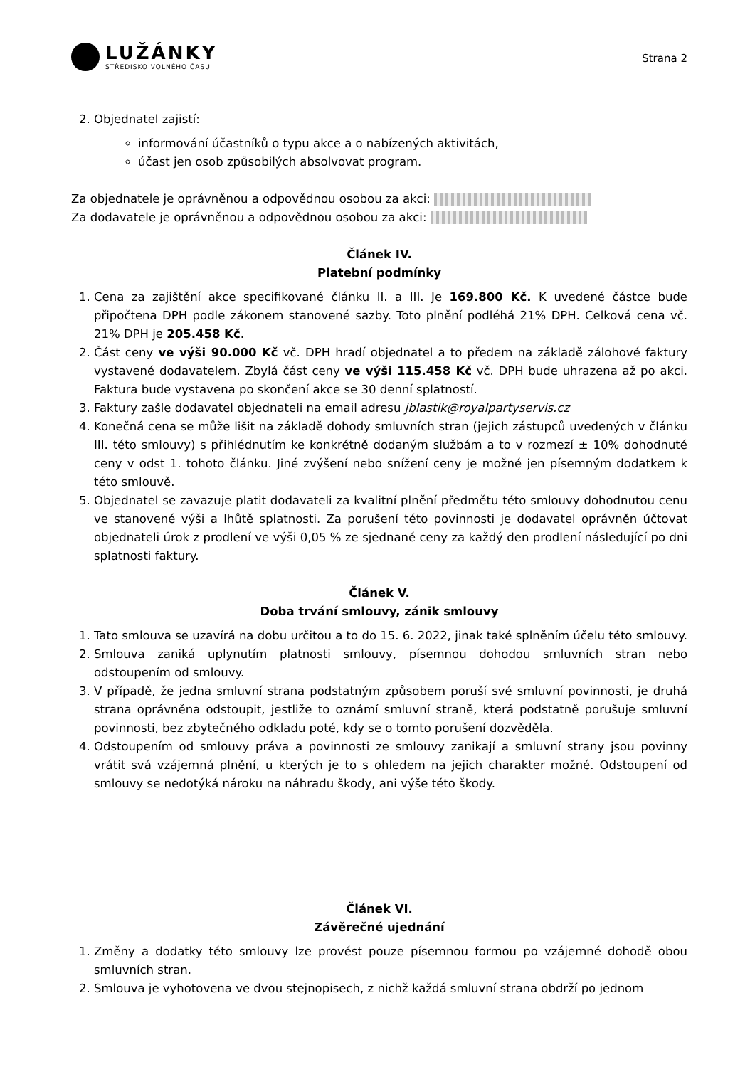LUŽÁNKY
STŘEDISKO VOLNÉHO ČASU
Strana 2
2. Objednatel zajistí:
informování účastníků o typu akce a o nabízených aktivitách,
účast jen osob způsobilých absolvovat program.
Za objednatele je oprávněnou a odpovědnou osobou za akci:
Za dodavatele je oprávněnou a odpovědnou osobou za akci:
Článek IV.
Platební podmínky
1. Cena za zajištění akce specifikované článku II. a III. Je 169.800 Kč. K uvedené částce bude připočtena DPH podle zákonem stanovené sazby. Toto plnění podléhá 21% DPH. Celková cena vč. 21% DPH je 205.458 Kč.
2. Část ceny ve výši 90.000 Kč vč. DPH hradí objednatel a to předem na základě zálohové faktury vystavené dodavatelem. Zbylá část ceny ve výši 115.458 Kč vč. DPH bude uhrazena až po akci. Faktura bude vystavena po skončení akce se 30 denní splatností.
3. Faktury zašle dodavatel objednateli na email adresu jblastik@royalpartyservis.cz
4. Konečná cena se může lišit na základě dohody smluvních stran (jejich zástupců uvedených v článku III. této smlouvy) s přihlédnutím ke konkrétně dodaným službám a to v rozmezí ± 10% dohodnuté ceny v odst 1. tohoto článku. Jiné zvýšení nebo snížení ceny je možné jen písemným dodatkem k této smlouvě.
5. Objednatel se zavazuje platit dodavateli za kvalitní plnění předmětu této smlouvy dohodnutou cenu ve stanovené výši a lhůtě splatnosti. Za porušení této povinnosti je dodavatel oprávněn účtovat objednateli úrok z prodlení ve výši 0,05 % ze sjednané ceny za každý den prodlení následující po dni splatnosti faktury.
Článek V.
Doba trvání smlouvy, zánik smlouvy
1. Tato smlouva se uzavírá na dobu určitou a to do 15. 6. 2022, jinak také splněním účelu této smlouvy.
2. Smlouva zaniká uplynutím platnosti smlouvy, písemnou dohodou smluvních stran nebo odstoupením od smlouvy.
3. V případě, že jedna smluvní strana podstatným způsobem poruší své smluvní povinnosti, je druhá strana oprávněna odstoupit, jestliže to oznámí smluvní straně, která podstatně porušuje smluvní povinnosti, bez zbytečného odkladu poté, kdy se o tomto porušení dozvěděla.
4. Odstoupením od smlouvy práva a povinnosti ze smlouvy zanikají a smluvní strany jsou povinny vrátit svá vzájemná plnění, u kterých je to s ohledem na jejich charakter možné. Odstoupení od smlouvy se nedotýká nároku na náhradu škody, ani výše této škody.
Článek VI.
Závěrečné ujednání
1. Změny a dodatky této smlouvy lze provést pouze písemnou formou po vzájemné dohodě obou smluvních stran.
2. Smlouva je vyhotovena ve dvou stejnopisech, z nichž každá smluvní strana obdrží po jednom